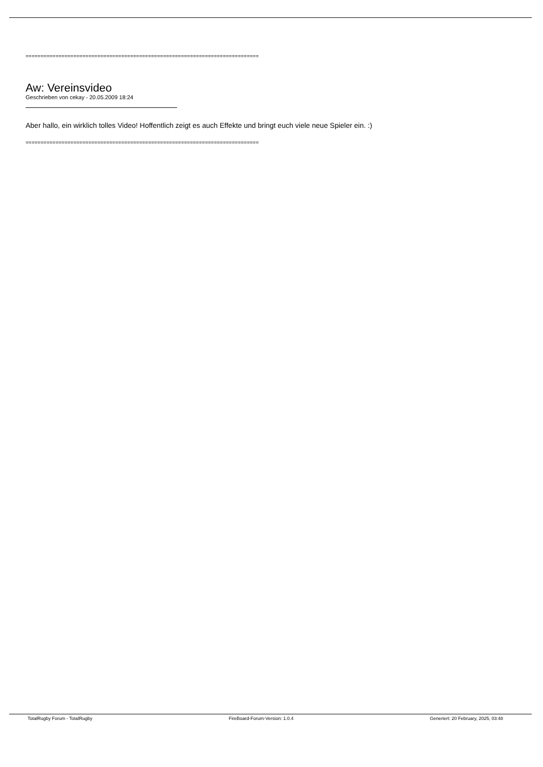==============================================================================
Aw: Vereinsvideo
Geschrieben von cekay - 20.05.2009 18:24
Aber hallo, ein wirklich tolles Video! Hoffentlich zeigt es auch Effekte und bringt euch viele neue Spieler ein. :)
==============================================================================
TotalRugby Forum - TotalRugby FireBoard-Forum-Version: 1.0.4 Generiert: 20 February, 2025, 03:48